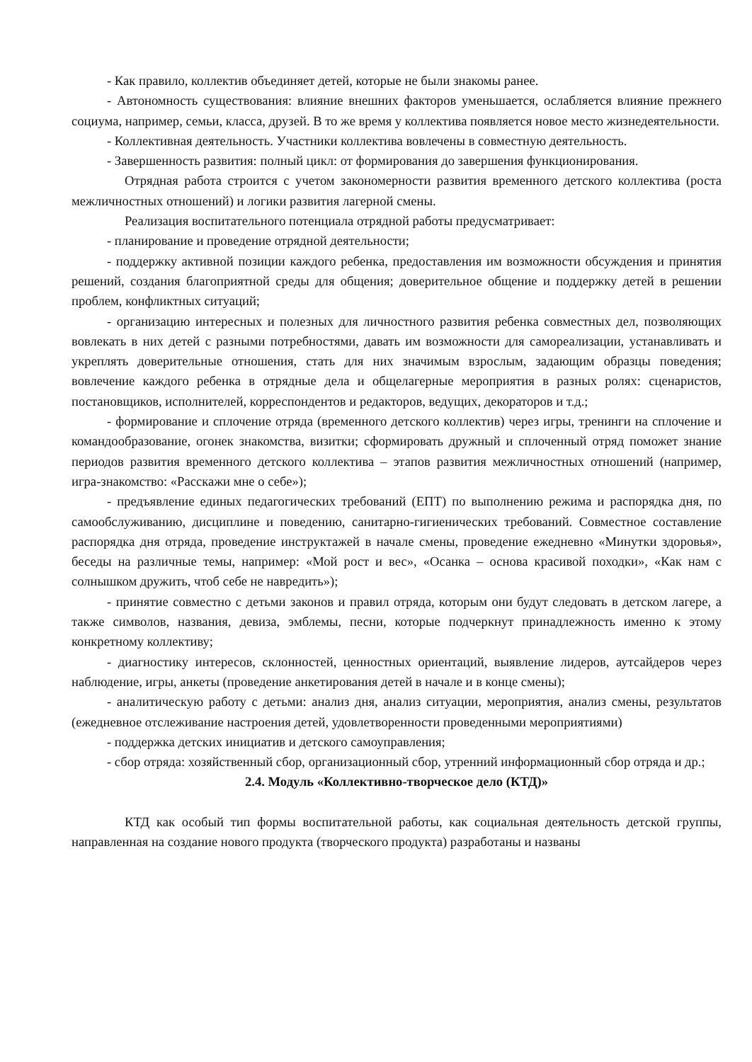- Как правило, коллектив объединяет детей, которые не были знакомы ранее.
- Автономность существования: влияние внешних факторов уменьшается, ослабляется влияние прежнего социума, например, семьи, класса, друзей. В то же время у коллектива появляется новое место жизнедеятельности.
- Коллективная деятельность. Участники коллектива вовлечены в совместную деятельность.
- Завершенность развития: полный цикл: от формирования до завершения функционирования.
Отрядная работа строится с учетом закономерности развития временного детского коллектива (роста межличностных отношений) и логики развития лагерной смены.
Реализация воспитательного потенциала отрядной работы предусматривает:
- планирование и проведение отрядной деятельности;
- поддержку активной позиции каждого ребенка, предоставления им возможности обсуждения и принятия решений, создания благоприятной среды для общения; доверительное общение и поддержку детей в решении проблем, конфликтных ситуаций;
- организацию интересных и полезных для личностного развития ребенка совместных дел, позволяющих вовлекать в них детей с разными потребностями, давать им возможности для самореализации, устанавливать и укреплять доверительные отношения, стать для них значимым взрослым, задающим образцы поведения; вовлечение каждого ребенка в отрядные дела и общелагерные мероприятия в разных ролях: сценаристов, постановщиков, исполнителей, корреспондентов и редакторов, ведущих, декораторов и т.д.;
- формирование и сплочение отряда (временного детского коллектив) через игры, тренинги на сплочение и командообразование, огонек знакомства, визитки; сформировать дружный и сплоченный отряд поможет знание периодов развития временного детского коллектива – этапов развития межличностных отношений (например, игра-знакомство: «Расскажи мне о себе»);
- предъявление единых педагогических требований (ЕПТ) по выполнению режима и распорядка дня, по самообслуживанию, дисциплине и поведению, санитарно-гигиенических требований. Совместное составление распорядка дня отряда, проведение инструктажей в начале смены, проведение ежедневно «Минутки здоровья», беседы на различные темы, например: «Мой рост и вес», «Осанка – основа красивой походки», «Как нам с солнышком дружить, чтоб себе не навредить»);
- принятие совместно с детьми законов и правил отряда, которым они будут следовать в детском лагере, а также символов, названия, девиза, эмблемы, песни, которые подчеркнут принадлежность именно к этому конкретному коллективу;
- диагностику интересов, склонностей, ценностных ориентаций, выявление лидеров, аутсайдеров через наблюдение, игры, анкеты (проведение анкетирования детей в начале и в конце смены);
- аналитическую работу с детьми: анализ дня, анализ ситуации, мероприятия, анализ смены, результатов (ежедневное отслеживание настроения детей, удовлетворенности проведенными мероприятиями)
- поддержка детских инициатив и детского самоуправления;
- сбор отряда: хозяйственный сбор, организационный сбор, утренний информационный сбор отряда и др.;
2.4. Модуль «Коллективно-творческое дело (КТД)»
КТД как особый тип формы воспитательной работы, как социальная деятельность детской группы, направленная на создание нового продукта (творческого продукта) разработаны и названы